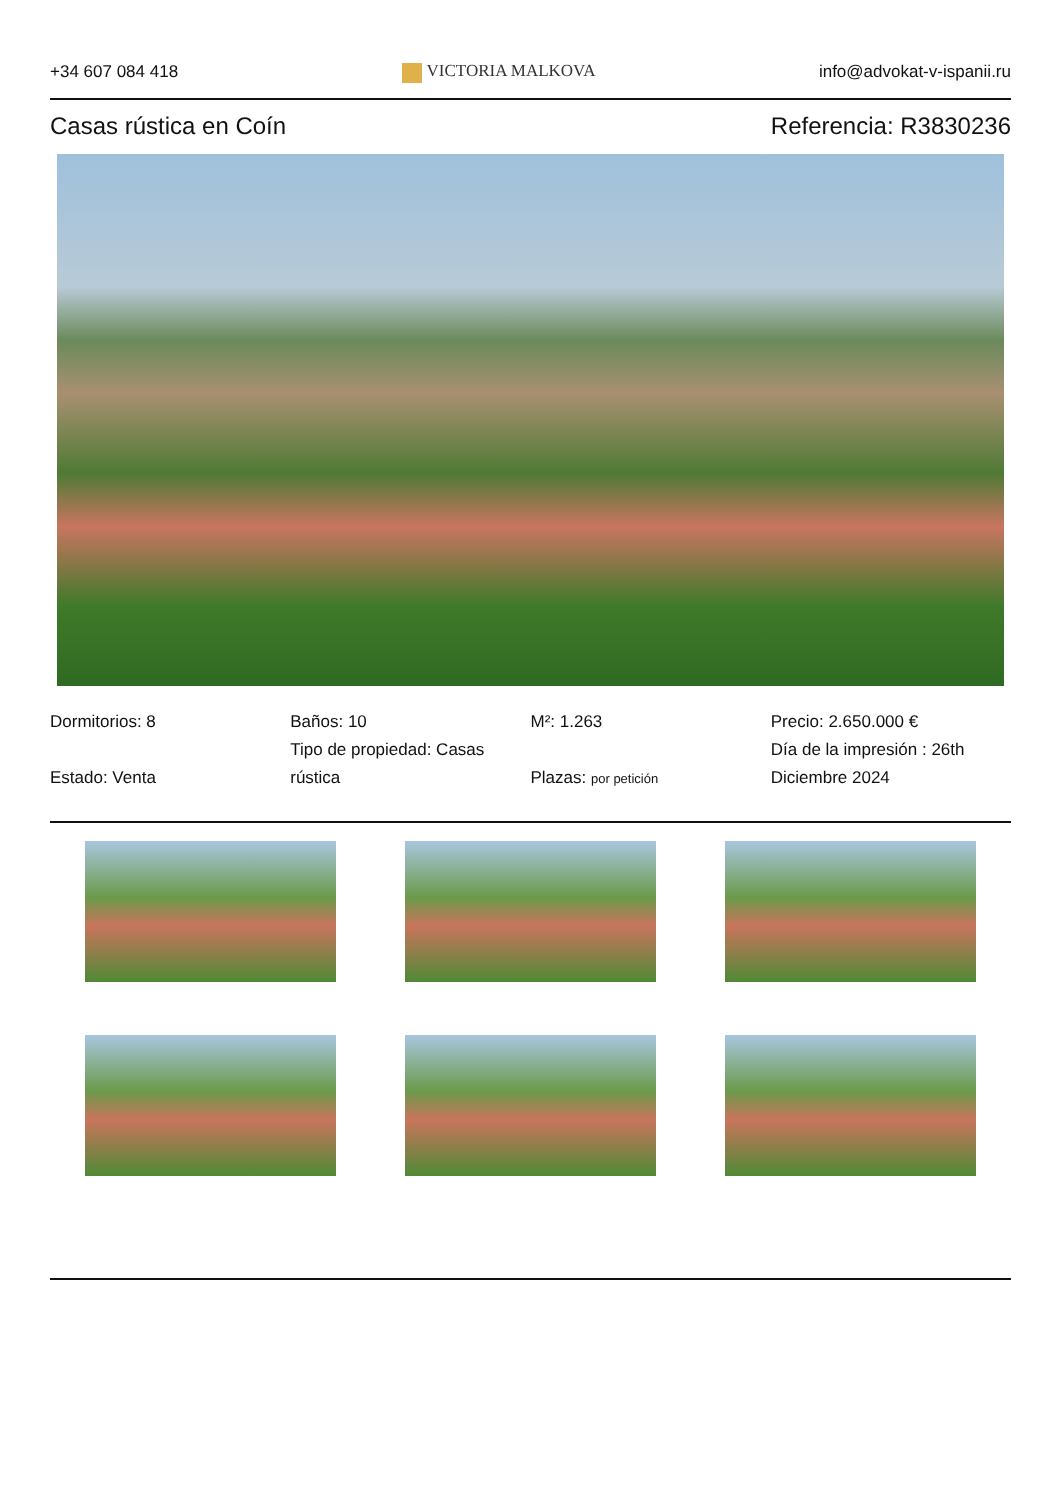+34 607 084 418 VICTORIA MALKOVA info@advokat-v-ispanii.ru
Casas rústica en Coín Referencia: R3830236
Dormitorios: 8
Estado: Venta
Baños: 10
Tipo de propiedad: Casas rústica
M²: 1.263
Plazas: por petición
Precio: 2.650.000 €
Día de la impresión : 26th Diciembre 2024